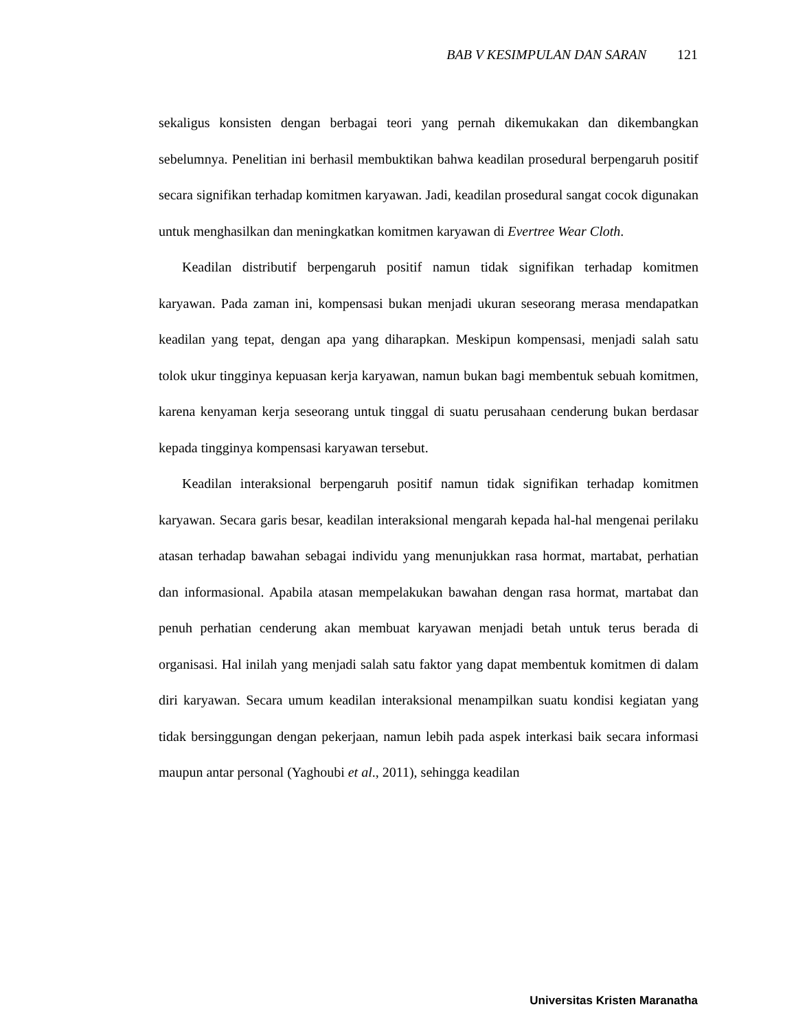BAB V KESIMPULAN DAN SARAN 121
sekaligus konsisten dengan berbagai teori yang pernah dikemukakan dan dikembangkan sebelumnya. Penelitian ini berhasil membuktikan bahwa keadilan prosedural berpengaruh positif secara signifikan terhadap komitmen karyawan. Jadi, keadilan prosedural sangat cocok digunakan untuk menghasilkan dan meningkatkan komitmen karyawan di Evertree Wear Cloth.
Keadilan distributif berpengaruh positif namun tidak signifikan terhadap komitmen karyawan. Pada zaman ini, kompensasi bukan menjadi ukuran seseorang merasa mendapatkan keadilan yang tepat, dengan apa yang diharapkan. Meskipun kompensasi, menjadi salah satu tolok ukur tingginya kepuasan kerja karyawan, namun bukan bagi membentuk sebuah komitmen, karena kenyaman kerja seseorang untuk tinggal di suatu perusahaan cenderung bukan berdasar kepada tingginya kompensasi karyawan tersebut.
Keadilan interaksional berpengaruh positif namun tidak signifikan terhadap komitmen karyawan. Secara garis besar, keadilan interaksional mengarah kepada hal-hal mengenai perilaku atasan terhadap bawahan sebagai individu yang menunjukkan rasa hormat, martabat, perhatian dan informasional. Apabila atasan mempelakukan bawahan dengan rasa hormat, martabat dan penuh perhatian cenderung akan membuat karyawan menjadi betah untuk terus berada di organisasi. Hal inilah yang menjadi salah satu faktor yang dapat membentuk komitmen di dalam diri karyawan. Secara umum keadilan interaksional menampilkan suatu kondisi kegiatan yang tidak bersinggungan dengan pekerjaan, namun lebih pada aspek interkasi baik secara informasi maupun antar personal (Yaghoubi et al., 2011), sehingga keadilan
Universitas Kristen Maranatha